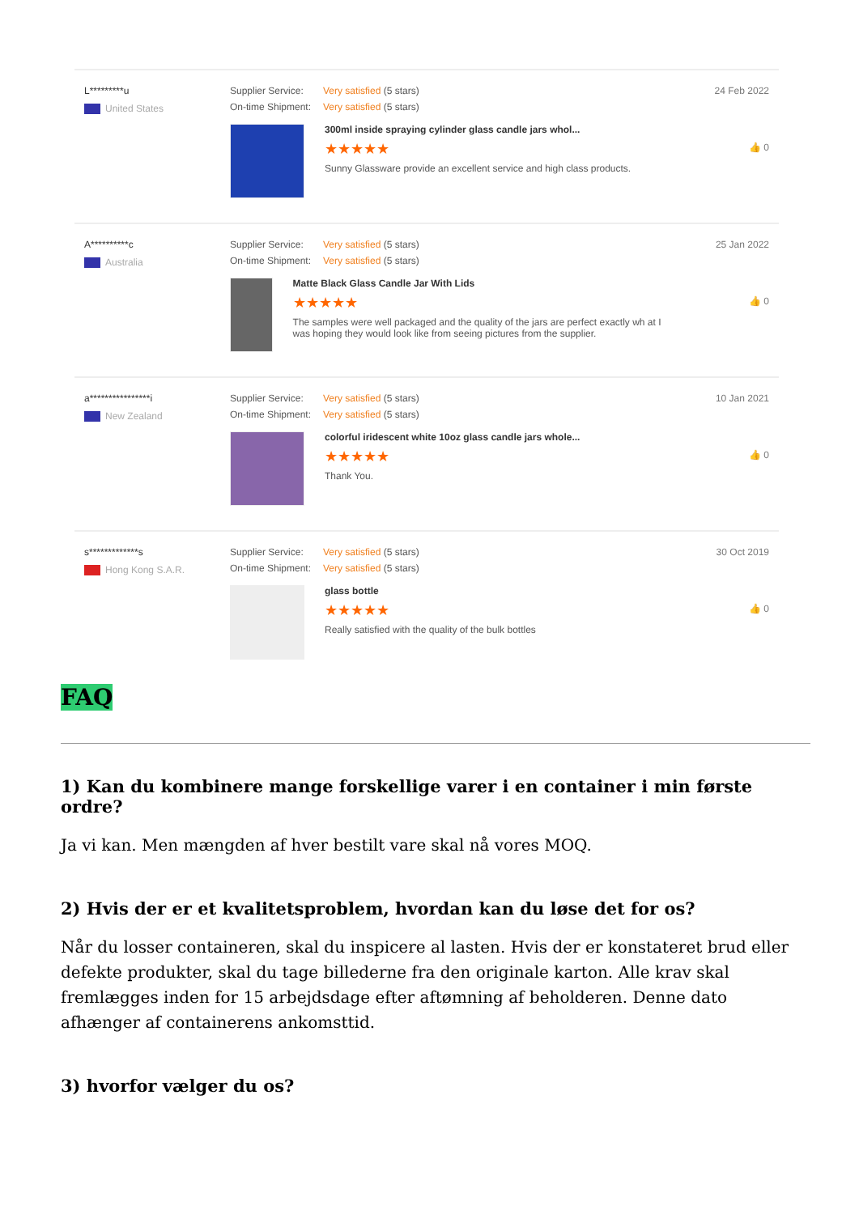L*********u
United States
Supplier Service: Very satisfied (5 stars)
On-time Shipment: Very satisfied (5 stars)
300ml inside spraying cylinder glass candle jars whol...
★★★★★
Sunny Glassware provide an excellent service and high class products.
24 Feb 2022
👍 0
A**********c
Australia
Supplier Service: Very satisfied (5 stars)
On-time Shipment: Very satisfied (5 stars)
Matte Black Glass Candle Jar With Lids
★★★★★
The samples were well packaged and the quality of the jars are perfect exactly wh at I was hoping they would look like from seeing pictures from the supplier.
25 Jan 2022
👍 0
a****************i
New Zealand
Supplier Service: Very satisfied (5 stars)
On-time Shipment: Very satisfied (5 stars)
colorful iridescent white 10oz glass candle jars whole...
★★★★★
Thank You.
10 Jan 2021
👍 0
s*************s
Hong Kong S.A.R.
Supplier Service: Very satisfied (5 stars)
On-time Shipment: Very satisfied (5 stars)
glass bottle
★★★★★
Really satisfied with the quality of the bulk bottles
30 Oct 2019
👍 0
FAQ
1) Kan du kombinere mange forskellige varer i en container i min første ordre?
Ja vi kan. Men mængden af hver bestilt vare skal nå vores MOQ.
2) Hvis der er et kvalitetsproblem, hvordan kan du løse det for os?
Når du losser containeren, skal du inspicere al lasten. Hvis der er konstateret brud eller defekte produkter, skal du tage billederne fra den originale karton. Alle krav skal fremlægges inden for 15 arbejdsdage efter aftømning af beholderen. Denne dato afhænger af containerens ankomsttid.
3) hvorfor vælger du os?